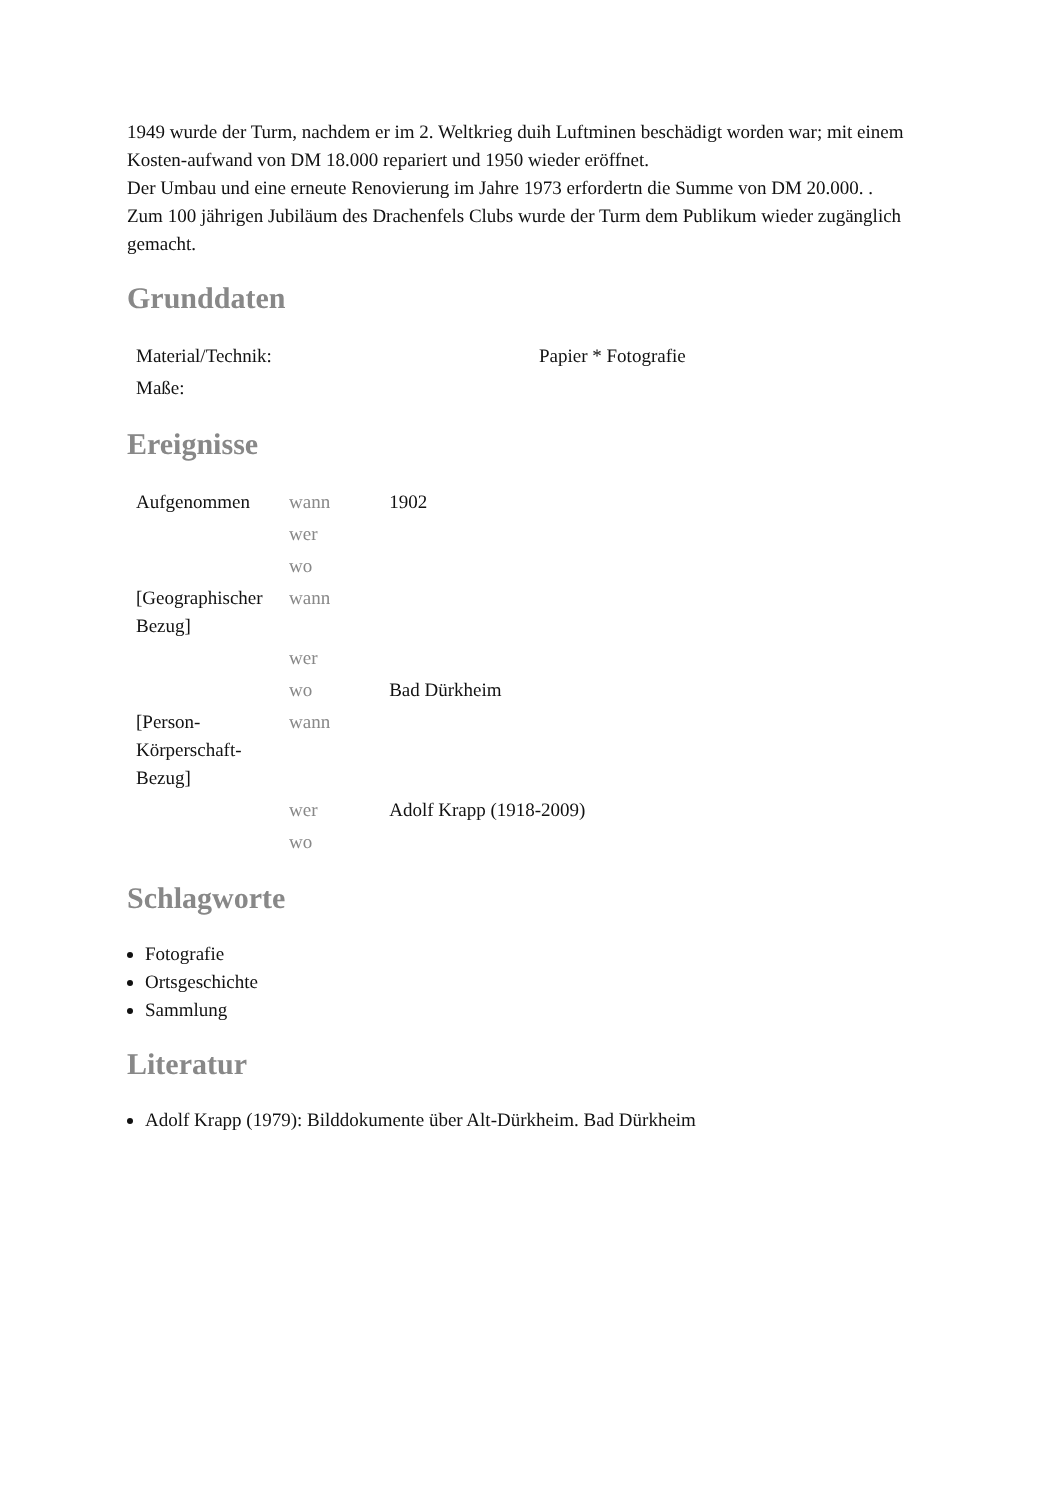1949 wurde der Turm, nachdem er im 2. Weltkrieg duih Luftminen beschädigt worden war; mit einem Kosten-aufwand von DM 18.000 repariert und 1950 wieder eröffnet.
Der Umbau und eine erneute Renovierung im Jahre 1973 erfordertn die Summe von DM 20.000. .
Zum 100 jährigen Jubiläum des Drachenfels Clubs wurde der Turm dem Publikum wieder zugänglich gemacht.
Grunddaten
| Material/Technik: | Papier * Fotografie |
| Maße: | |
Ereignisse
| Aufgenommen | wann | 1902 |
| | wer | |
| | wo | |
| [Geographischer Bezug] | wann | |
| | wer | |
| | wo | Bad Dürkheim |
| [Person-Körperschaft-Bezug] | wann | |
| | wer | Adolf Krapp (1918-2009) |
| | wo | |
Schlagworte
Fotografie
Ortsgeschichte
Sammlung
Literatur
Adolf Krapp (1979): Bilddokumente über Alt-Dürkheim. Bad Dürkheim